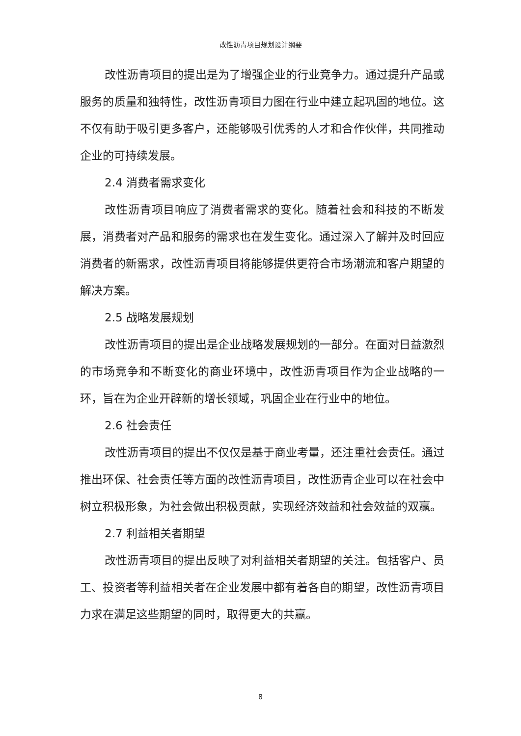改性沥青项目规划设计纲要
改性沥青项目的提出是为了增强企业的行业竞争力。通过提升产品或服务的质量和独特性，改性沥青项目力图在行业中建立起巩固的地位。这不仅有助于吸引更多客户，还能够吸引优秀的人才和合作伙伴，共同推动企业的可持续发展。
2.4 消费者需求变化
改性沥青项目响应了消费者需求的变化。随着社会和科技的不断发展，消费者对产品和服务的需求也在发生变化。通过深入了解并及时回应消费者的新需求，改性沥青项目将能够提供更符合市场潮流和客户期望的解决方案。
2.5 战略发展规划
改性沥青项目的提出是企业战略发展规划的一部分。在面对日益激烈的市场竞争和不断变化的商业环境中，改性沥青项目作为企业战略的一环，旨在为企业开辟新的增长领域，巩固企业在行业中的地位。
2.6 社会责任
改性沥青项目的提出不仅仅是基于商业考量，还注重社会责任。通过推出环保、社会责任等方面的改性沥青项目，改性沥青企业可以在社会中树立积极形象，为社会做出积极贡献，实现经济效益和社会效益的双赢。
2.7 利益相关者期望
改性沥青项目的提出反映了对利益相关者期望的关注。包括客户、员工、投资者等利益相关者在企业发展中都有着各自的期望，改性沥青项目力求在满足这些期望的同时，取得更大的共赢。
8